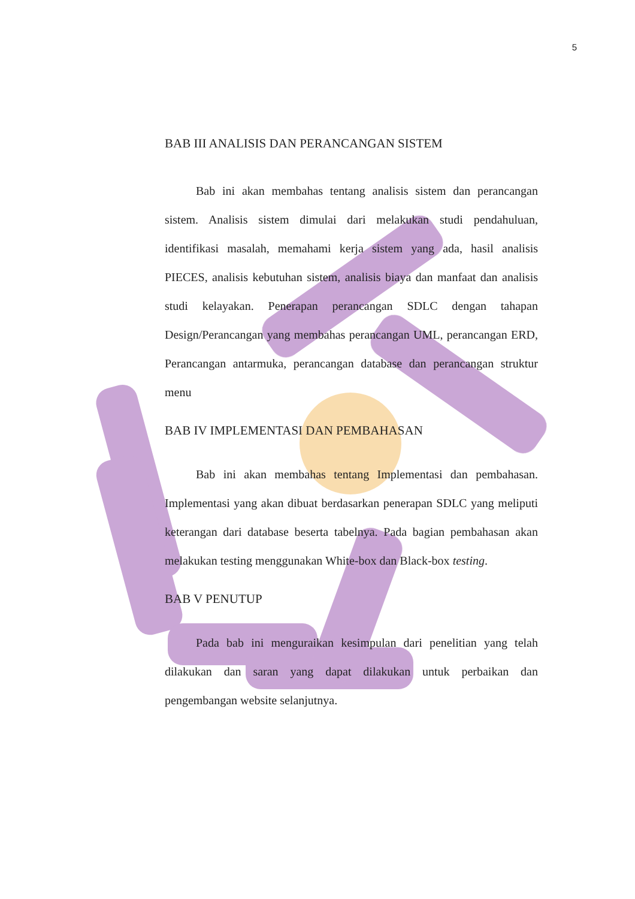5
BAB III ANALISIS DAN PERANCANGAN SISTEM
Bab ini akan membahas tentang analisis sistem dan perancangan sistem. Analisis sistem dimulai dari melakukan studi pendahuluan, identifikasi masalah, memahami kerja sistem yang ada, hasil analisis PIECES, analisis kebutuhan sistem, analisis biaya dan manfaat dan analisis studi kelayakan. Penerapan perancangan SDLC dengan tahapan Design/Perancangan yang membahas perancangan UML, perancangan ERD, Perancangan antarmuka, perancangan database dan perancangan struktur menu
BAB IV IMPLEMENTASI DAN PEMBAHASAN
Bab ini akan membahas tentang Implementasi dan pembahasan. Implementasi yang akan dibuat berdasarkan penerapan SDLC yang meliputi keterangan dari database beserta tabelnya. Pada bagian pembahasan akan melakukan testing menggunakan White-box dan Black-box testing.
BAB V PENUTUP
Pada bab ini menguraikan kesimpulan dari penelitian yang telah dilakukan dan saran yang dapat dilakukan untuk perbaikan dan pengembangan website selanjutnya.